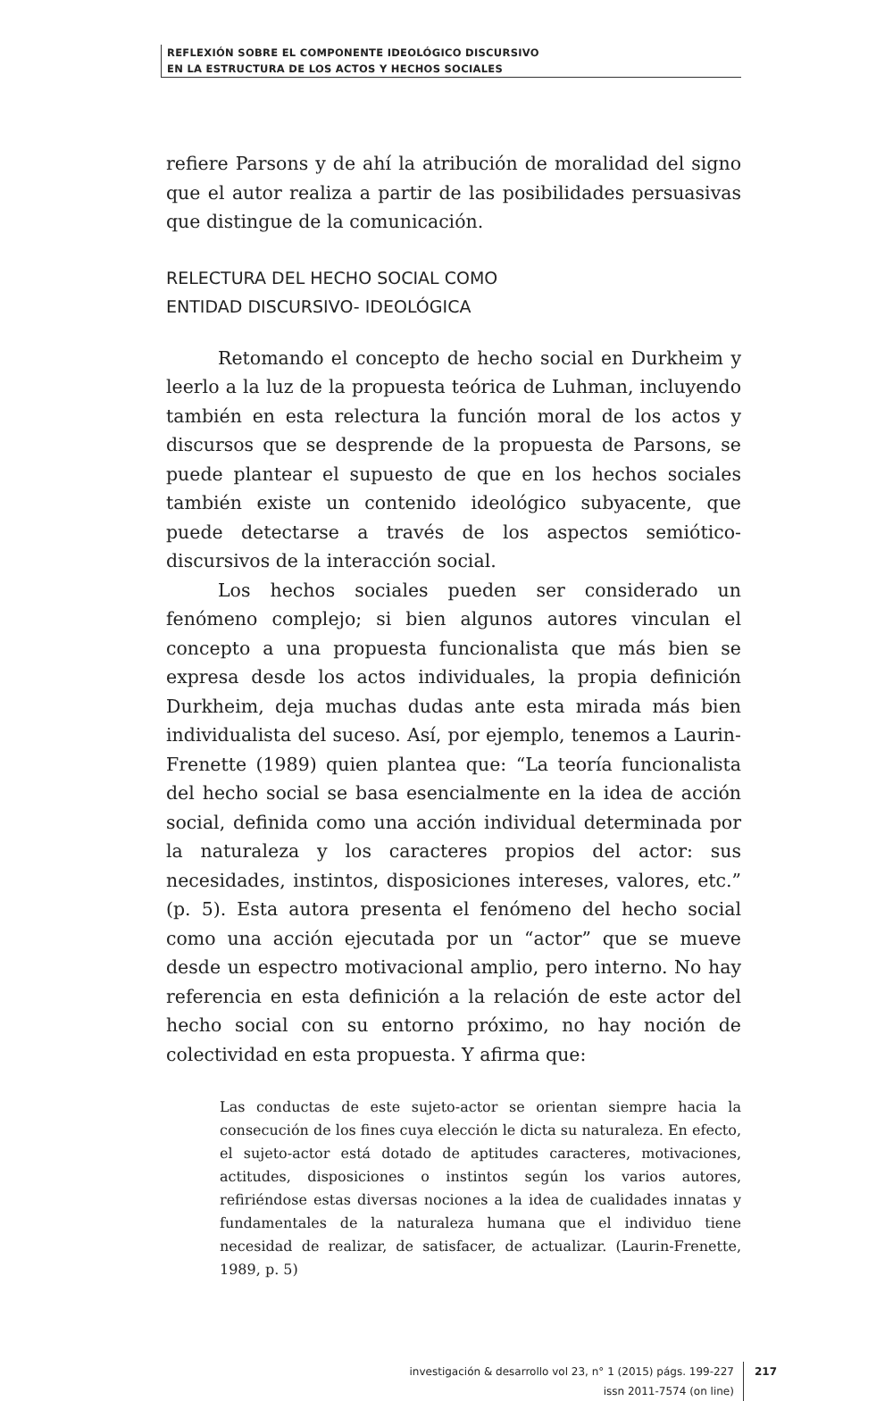REFLEXIÓN SOBRE EL COMPONENTE IDEOLÓGICO DISCURSIVO
EN LA ESTRUCTURA DE LOS ACTOS Y HECHOS SOCIALES
refiere Parsons y de ahí la atribución de moralidad del signo que el autor realiza a partir de las posibilidades persuasivas que distingue de la comunicación.
RELECTURA DEL HECHO SOCIAL COMO
ENTIDAD DISCURSIVO- IDEOLÓGICA
Retomando el concepto de hecho social en Durkheim y leerlo a la luz de la propuesta teórica de Luhman, incluyendo también en esta relectura la función moral de los actos y discursos que se desprende de la propuesta de Parsons, se puede plantear el supuesto de que en los hechos sociales también existe un contenido ideológico subyacente, que puede detectarse a través de los aspectos semiótico-discursivos de la interacción social.
Los hechos sociales pueden ser considerado un fenómeno complejo; si bien algunos autores vinculan el concepto a una propuesta funcionalista que más bien se expresa desde los actos individuales, la propia definición Durkheim, deja muchas dudas ante esta mirada más bien individualista del suceso. Así, por ejemplo, tenemos a Laurin- Frenette (1989) quien plantea que: “La teoría funcionalista del hecho social se basa esencialmente en la idea de acción social, definida como una acción individual determinada por la naturaleza y los caracteres propios del actor: sus necesidades, instintos, disposiciones intereses, valores, etc.” (p. 5). Esta autora presenta el fenómeno del hecho social como una acción ejecutada por un “actor” que se mueve desde un espectro motivacional amplio, pero interno. No hay referencia en esta definición a la relación de este actor del hecho social con su entorno próximo, no hay noción de colectividad en esta propuesta. Y afirma que:
Las conductas de este sujeto-actor se orientan siempre hacia la consecución de los fines cuya elección le dicta su naturaleza. En efecto, el sujeto-actor está dotado de aptitudes caracteres, motivaciones, actitudes, disposiciones o instintos según los varios autores, refiriéndose estas diversas nociones a la idea de cualidades innatas y fundamentales de la naturaleza humana que el individuo tiene necesidad de realizar, de satisfacer, de actualizar. (Laurin-Frenette, 1989, p. 5)
investigación & desarrollo vol 23, n° 1 (2015) págs. 199-227
issn 2011-7574 (on line)
217